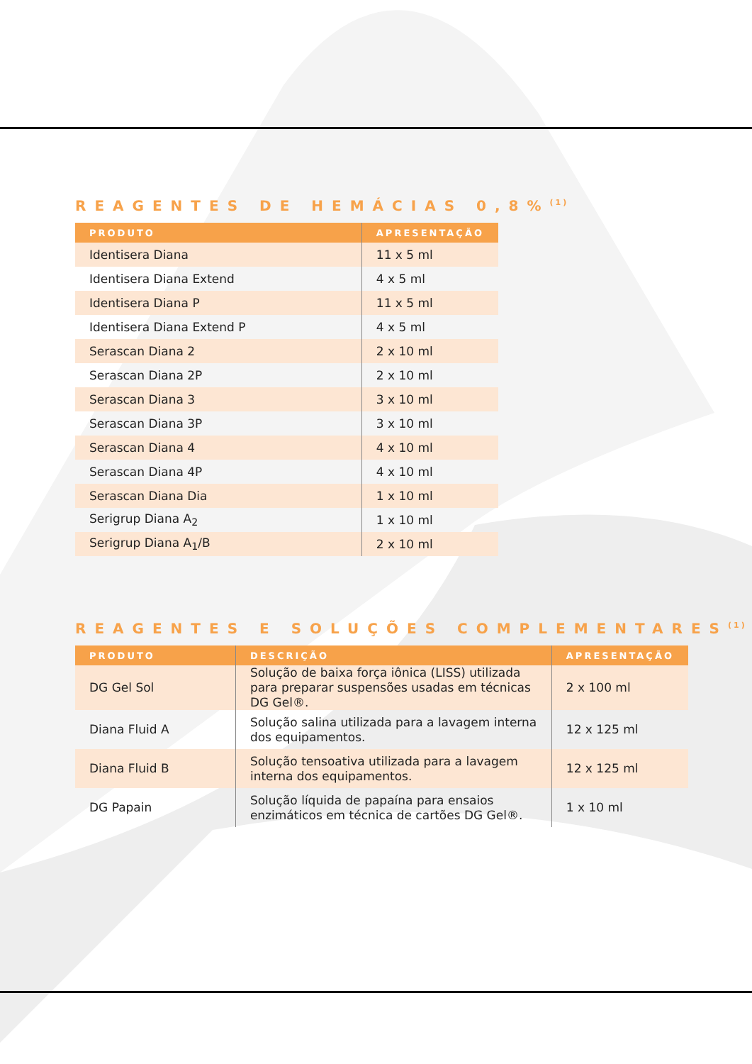REAGENTES DE HEMÁCIAS 0,8%<sup>(1)</sup>
| PRODUTO | APRESENTAÇÃO |
| --- | --- |
| Identisera Diana | 11 x 5 ml |
| Identisera Diana Extend | 4 x 5 ml |
| Identisera Diana P | 11 x 5 ml |
| Identisera Diana Extend P | 4 x 5 ml |
| Serascan Diana 2 | 2 x 10 ml |
| Serascan Diana 2P | 2 x 10 ml |
| Serascan Diana 3 | 3 x 10 ml |
| Serascan Diana 3P | 3 x 10 ml |
| Serascan Diana 4 | 4 x 10 ml |
| Serascan Diana 4P | 4 x 10 ml |
| Serascan Diana Dia | 1 x 10 ml |
| Serigrup Diana A<sub>2</sub> | 1 x 10 ml |
| Serigrup Diana A<sub>1</sub>/B | 2 x 10 ml |
REAGENTES E SOLUÇÕES COMPLEMENTARES<sup>(1)</sup>
| PRODUTO | DESCRIÇÃO | APRESENTAÇÃO |
| --- | --- | --- |
| DG Gel Sol | Solução de baixa força iônica (LISS) utilizada para preparar suspensões usadas em técnicas DG Gel®. | 2 x 100 ml |
| Diana Fluid A | Solução salina utilizada para a lavagem interna dos equipamentos. | 12 x 125 ml |
| Diana Fluid B | Solução tensoativa utilizada para a lavagem interna dos equipamentos. | 12 x 125 ml |
| DG Papain | Solução líquida de papaína para ensaios enzimáticos em técnica de cartões DG Gel®. | 1 x 10 ml |